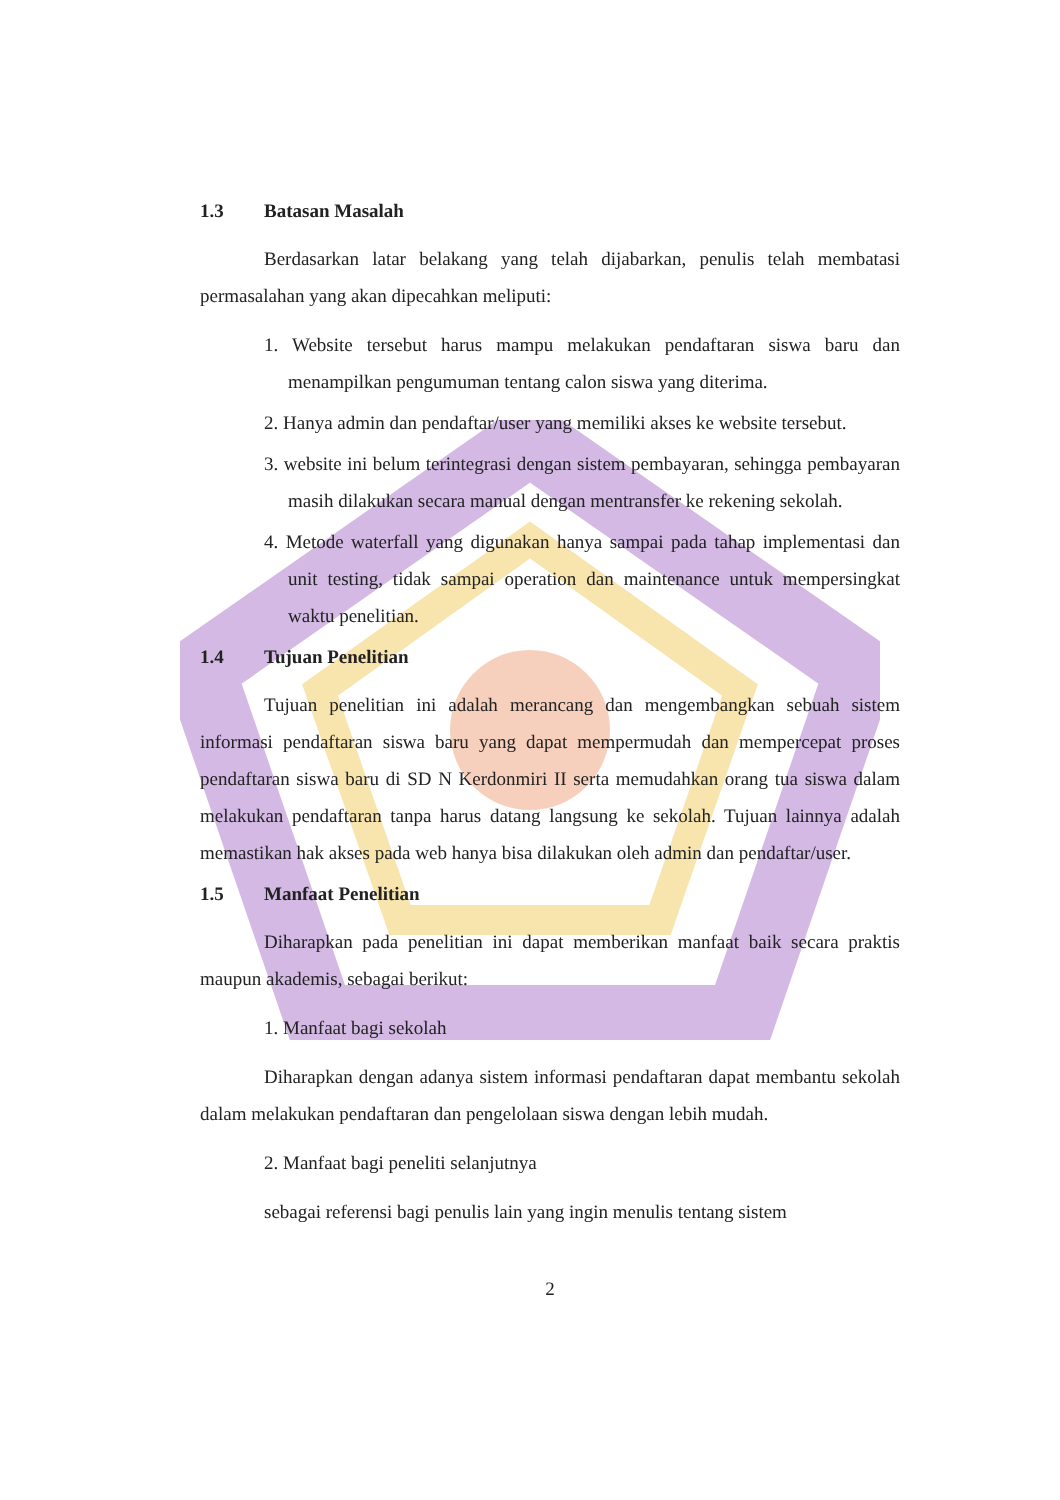1.3 Batasan Masalah
Berdasarkan latar belakang yang telah dijabarkan, penulis telah membatasi permasalahan yang akan dipecahkan meliputi:
1. Website tersebut harus mampu melakukan pendaftaran siswa baru dan menampilkan pengumuman tentang calon siswa yang diterima.
2. Hanya admin dan pendaftar/user yang memiliki akses ke website tersebut.
3. website ini belum terintegrasi dengan sistem pembayaran, sehingga pembayaran masih dilakukan secara manual dengan mentransfer ke rekening sekolah.
4. Metode waterfall yang digunakan hanya sampai pada tahap implementasi dan unit testing, tidak sampai operation dan maintenance untuk mempersingkat waktu penelitian.
1.4 Tujuan Penelitian
Tujuan penelitian ini adalah merancang dan mengembangkan sebuah sistem informasi pendaftaran siswa baru yang dapat mempermudah dan mempercepat proses pendaftaran siswa baru di SD N Kerdonmiri II serta memudahkan orang tua siswa dalam melakukan pendaftaran tanpa harus datang langsung ke sekolah. Tujuan lainnya adalah memastikan hak akses pada web hanya bisa dilakukan oleh admin dan pendaftar/user.
1.5 Manfaat Penelitian
Diharapkan pada penelitian ini dapat memberikan manfaat baik secara praktis maupun akademis, sebagai berikut:
1. Manfaat bagi sekolah
Diharapkan dengan adanya sistem informasi pendaftaran dapat membantu sekolah dalam melakukan pendaftaran dan pengelolaan siswa dengan lebih mudah.
2. Manfaat bagi peneliti selanjutnya
sebagai referensi bagi penulis lain yang ingin menulis tentang sistem
2